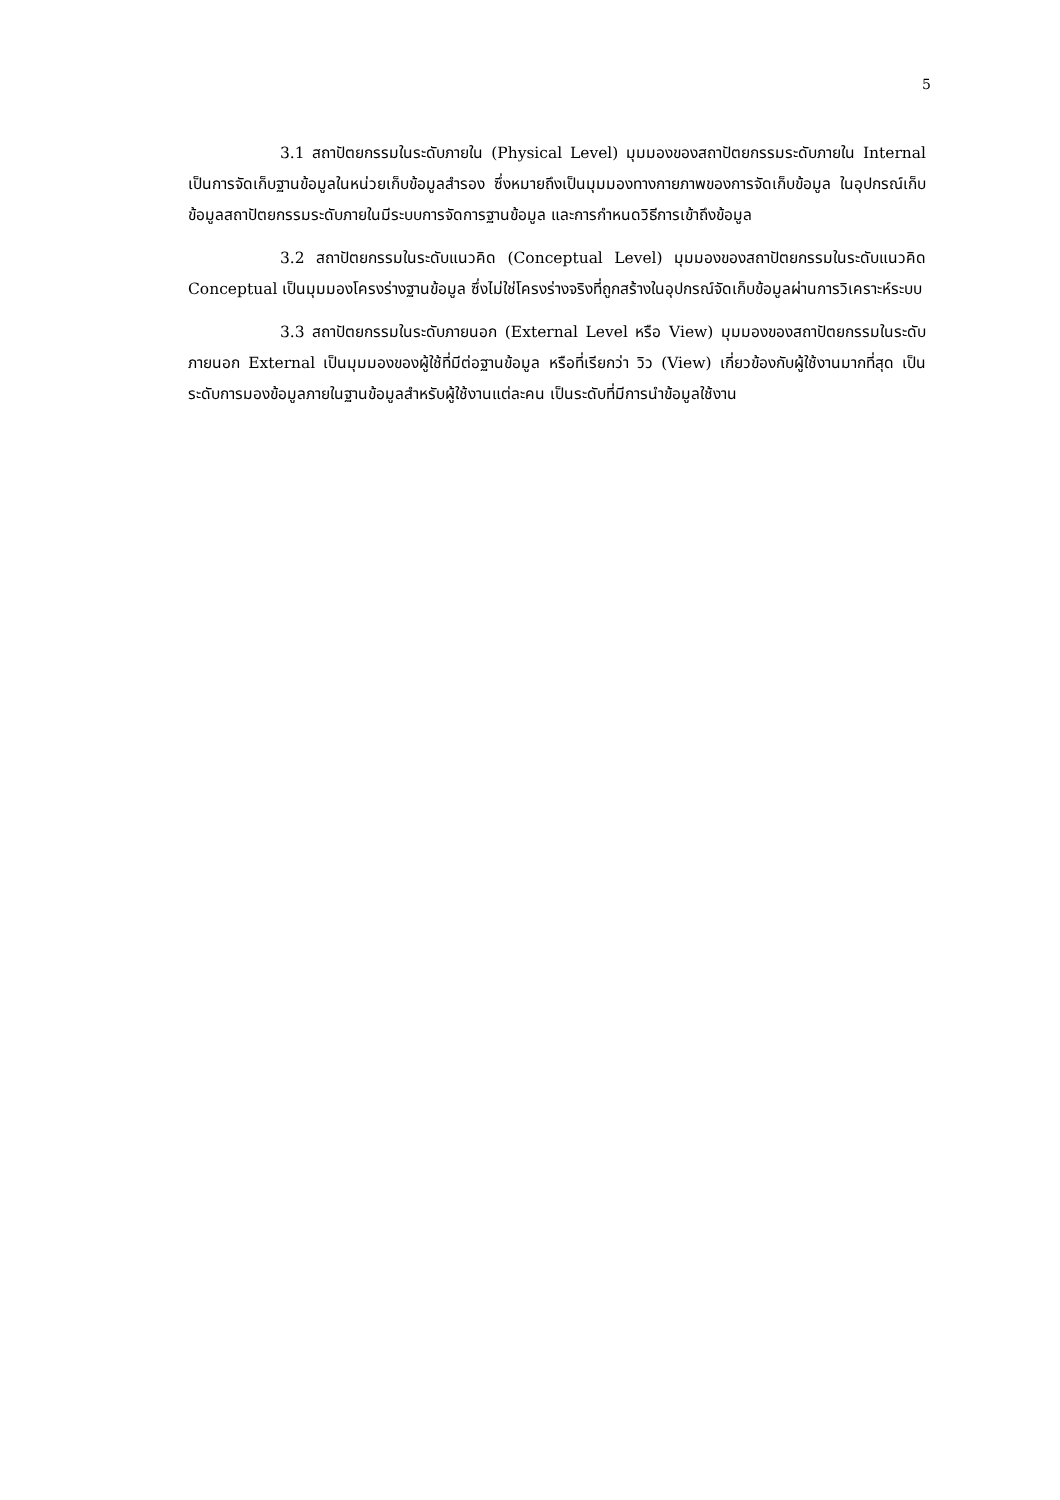5
3.1 สถาปัตยกรรมในระดับภายใน (Physical Level) มุมมองของสถาปัตยกรรมระดับภายใน Internal เป็นการจัดเก็บฐานข้อมูลในหน่วยเก็บข้อมูลสำรอง ซึ่งหมายถึงเป็นมุมมองทางกายภาพของการจัดเก็บข้อมูล ในอุปกรณ์เก็บข้อมูลสถาปัตยกรรมระดับภายในมีระบบการจัดการฐานข้อมูล และการกำหนดวิธีการเข้าถึงข้อมูล
3.2 สถาปัตยกรรมในระดับแนวคิด (Conceptual Level) มุมมองของสถาปัตยกรรมในระดับแนวคิด Conceptual เป็นมุมมองโครงร่างฐานข้อมูล ซึ่งไม่ใช่โครงร่างจริงที่ถูกสร้างในอุปกรณ์จัดเก็บข้อมูลผ่านการวิเคราะห์ระบบ
3.3 สถาปัตยกรรมในระดับภายนอก (External Level หรือ View) มุมมองของสถาปัตยกรรมในระดับภายนอก External เป็นมุมมองของผู้ใช้ที่มีต่อฐานข้อมูล หรือที่เรียกว่า วิว (View) เกี่ยวข้องกับผู้ใช้งานมากที่สุด เป็นระดับการมองข้อมูลภายในฐานข้อมูลสำหรับผู้ใช้งานแต่ละคน เป็นระดับที่มีการนำข้อมูลใช้งาน